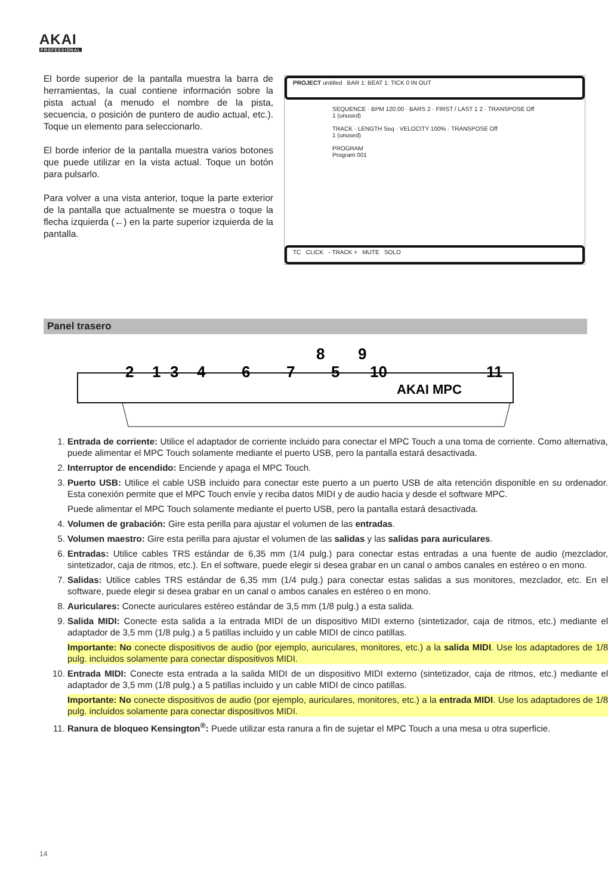AKAI
PROFESSIONAL
El borde superior de la pantalla muestra la barra de herramientas, la cual contiene información sobre la pista actual (a menudo el nombre de la pista, secuencia, o posición de puntero de audio actual, etc.). Toque un elemento para seleccionarlo.
El borde inferior de la pantalla muestra varios botones que puede utilizar en la vista actual. Toque un botón para pulsarlo.
Para volver a una vista anterior, toque la parte exterior de la pantalla que actualmente se muestra o toque la flecha izquierda (←) en la parte superior izquierda de la pantalla.
PROJECT untitled BAR 1: BEAT 1: TICK 0 IN OUT
SEQUENCE · BPM 120.00 · BARS 2 · FIRST / LAST 1 2 · TRANSPOSE Off
1 (unused)
TRACK · LENGTH Seq · VELOCITY 100% · TRANSPOSE Off
1 (unused)
PROGRAM
Program 001
TC CLICK - TRACK + MUTE SOLO
Panel trasero
2
1
3
4
6
7
8
5
9
10
11
AKAI MPC
1. Entrada de corriente: Utilice el adaptador de corriente incluido para conectar el MPC Touch a una toma de corriente. Como alternativa, puede alimentar el MPC Touch solamente mediante el puerto USB, pero la pantalla estará desactivada.
2. Interruptor de encendido: Enciende y apaga el MPC Touch.
3. Puerto USB: Utilice el cable USB incluido para conectar este puerto a un puerto USB de alta retención disponible en su ordenador. Esta conexión permite que el MPC Touch envíe y reciba datos MIDI y de audio hacia y desde el software MPC.
Puede alimentar el MPC Touch solamente mediante el puerto USB, pero la pantalla estará desactivada.
4. Volumen de grabación: Gire esta perilla para ajustar el volumen de las entradas.
5. Volumen maestro: Gire esta perilla para ajustar el volumen de las salidas y las salidas para auriculares.
6. Entradas: Utilice cables TRS estándar de 6,35 mm (1/4 pulg.) para conectar estas entradas a una fuente de audio (mezclador, sintetizador, caja de ritmos, etc.). En el software, puede elegir si desea grabar en un canal o ambos canales en estéreo o en mono.
7. Salidas: Utilice cables TRS estándar de 6,35 mm (1/4 pulg.) para conectar estas salidas a sus monitores, mezclador, etc. En el software, puede elegir si desea grabar en un canal o ambos canales en estéreo o en mono.
8. Auriculares: Conecte auriculares estéreo estándar de 3,5 mm (1/8 pulg.) a esta salida.
9. Salida MIDI: Conecte esta salida a la entrada MIDI de un dispositivo MIDI externo (sintetizador, caja de ritmos, etc.) mediante el adaptador de 3,5 mm (1/8 pulg.) a 5 patillas incluido y un cable MIDI de cinco patillas.
Importante: No conecte dispositivos de audio (por ejemplo, auriculares, monitores, etc.) a la salida MIDI. Use los adaptadores de 1/8 pulg. incluidos solamente para conectar dispositivos MIDI.
10. Entrada MIDI: Conecte esta entrada a la salida MIDI de un dispositivo MIDI externo (sintetizador, caja de ritmos, etc.) mediante el adaptador de 3,5 mm (1/8 pulg.) a 5 patillas incluido y un cable MIDI de cinco patillas.
Importante: No conecte dispositivos de audio (por ejemplo, auriculares, monitores, etc.) a la entrada MIDI. Use los adaptadores de 1/8 pulg. incluidos solamente para conectar dispositivos MIDI.
11. Ranura de bloqueo Kensington<sup>®</sup>: Puede utilizar esta ranura a fin de sujetar el MPC Touch a una mesa u otra superficie.
14